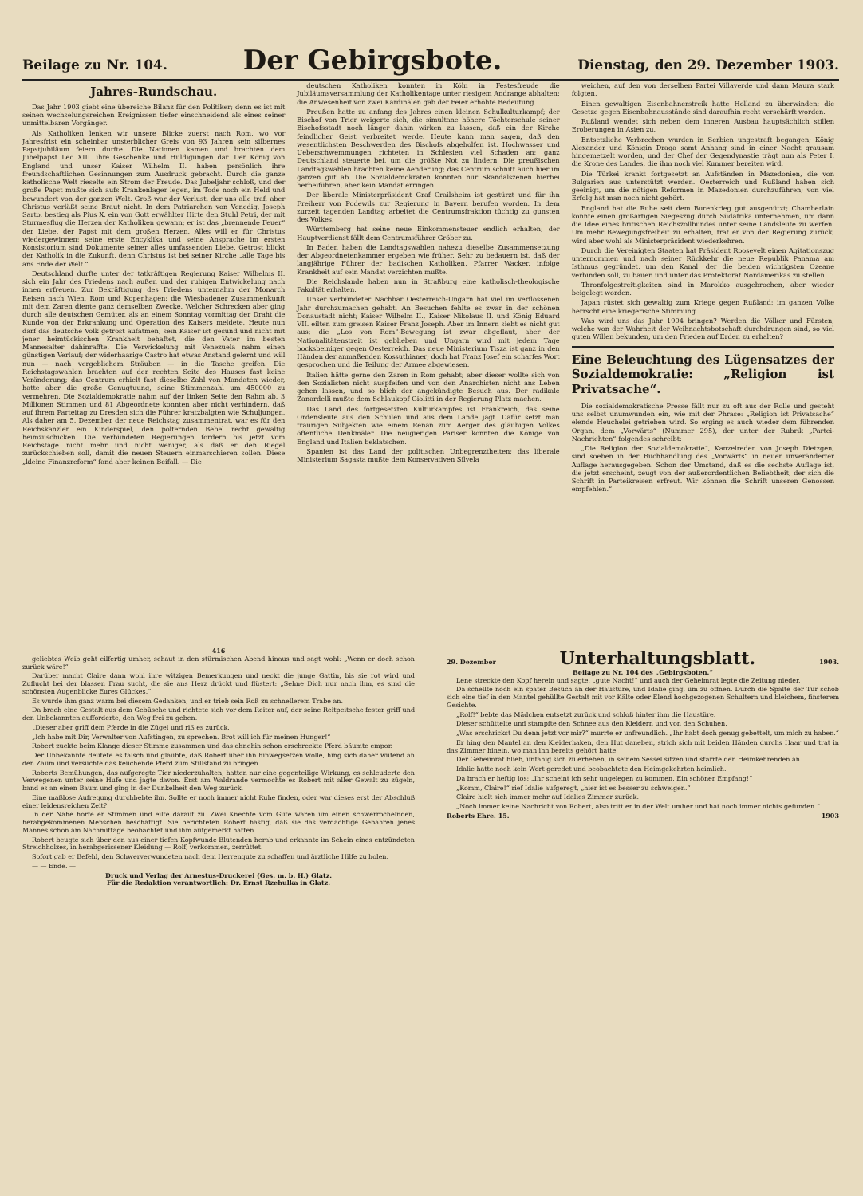Beilage zu Nr. 104. Der Gebirgsbote. Dienstag, den 29. Dezember 1903.
Jahres-Rundschau.
Das Jahr 1903 giebt eine übereiche Bilanz für den Politiker; denn es ist mit seinen wechselungsreichen Ereignissen tiefer einschneidend als eines seiner unmittelbaren Vorgänger.
Als Katholiken lenken wir unsere Blicke zuerst nach Rom, wo vor Jahresfrist ein scheinbar unsterblicher Greis von 93 Jahren sein silbernes Papstjubiläum feiern durfte. Die Nationen kamen und brachten dem Jubelpapst Leo XIII. ihre Geschenke und Huldigungen dar. Der König von England und unser Kaiser Wilhelm II. haben persönlich ihre freundschaftlichen Gesinnungen zum Ausdruck gebracht. Durch die ganze katholische Welt rieselte ein Strom der Freude. Das Jubeljahr schloß, und der große Papst mußte sich aufs Krankenlager legen, im Tode noch ein Held und bewundert von der ganzen Welt. Groß war der Verlust, der uns alle traf, aber Christus verläßt seine Braut nicht. In dem Patriarchen von Venedig, Joseph Sarto, bestieg als Pius X. ein von Gott erwählter Hirte den Stuhl Petri, der mit Sturmesflug die Herzen der Katholiken gewann; er ist das „brennende Feuer“ der Liebe, der Papst mit dem großen Herzen. Alles will er für Christus wiedergewinnen; seine erste Encyklika und seine Ansprache im ersten Konsistorium sind Dokumente seiner alles umfassenden Liebe. Getrost blickt der Katholik in die Zukunft, denn Christus ist bei seiner Kirche „alle Tage bis ans Ende der Welt.“
Deutschland durfte unter der tatkräftigen Regierung Kaiser Wilhelms II. sich ein Jahr des Friedens nach außen und der ruhigen Entwickelung nach innen erfreuen. Zur Bekräftigung des Friedens unternahm der Monarch Reisen nach Wien, Rom und Kopenhagen; die Wiesbadener Zusammenkunft mit dem Zaren diente ganz demselben Zwecke. Welcher Schrecken aber ging durch alle deutschen Gemüter, als an einem Sonntag vormittag der Draht die Kunde von der Erkrankung und Operation des Kaisers meldete. Heute nun darf das deutsche Volk getrost aufatmen; sein Kaiser ist gesund und nicht mit jener heimtückischen Krankheit behaftet, die den Vater im besten Mannesalter dahinraffte. Die Verwickelung mit Venezuela nahm einen günstigen Verlauf; der widerhaarige Castro hat etwas Anstand gelernt und will nun — nach vergeblichem Sträuben — in die Tasche greifen. Die Reichstagswahlen brachten auf der rechten Seite des Hauses fast keine Veränderung; das Centrum erhielt fast dieselbe Zahl von Mandaten wieder, hatte aber die große Genugtuung, seine Stimmenzahl um 450000 zu vermehren. Die Sozialdemokratie nahm auf der linken Seite den Rahm ab. 3 Millionen Stimmen und 81 Abgeordnete konnten aber nicht verhindern, daß auf ihrem Parteitag zu Dresden sich die Führer kratzbalgten wie Schuljungen. Als daher am 5. Dezember der neue Reichstag zusammentrat, war es für den Reichskanzler ein Kinderspiel, den polternden Bebel recht gewaltig heimzuschicken. Die verbündeten Regierungen fordern bis jetzt vom Reichstage nicht mehr und nicht weniger, als daß er den Riegel zurückschieben soll, damit die neuen Steuern einmarschieren sollen. Diese „kleine Finanzreform“ fand aber keinen Beifall. — Die
deutschen Katholiken konnten in Köln in Festesfreude die Jubiläumsversammlung der Katholikentage unter riesigem Andrange abhalten; die Anwesenheit von zwei Kardinälen gab der Feier erhöhte Bedeutung.
Preußen hatte zu anfang des Jahres einen kleinen Schulkulturkampf; der Bischof von Trier weigerte sich, die simultane höhere Töchterschule seiner Bischofsstadt noch länger dahin wirken zu lassen, daß ein der Kirche feindlicher Geist verbreitet werde. Heute kann man sagen, daß den wesentlichsten Beschwerden des Bischofs abgeholfen ist. Hochwasser und Ueberschwemmungen richteten in Schlesien viel Schaden an; ganz Deutschland steuerte bei, um die größte Not zu lindern. Die preußischen Landtagswahlen brachten keine Aenderung; das Centrum schnitt auch hier im ganzen gut ab. Die Sozialdemokraten konnten nur Skandalszenen hierbei herbeiführen, aber kein Mandat erringen.
Der liberale Ministerpräsident Graf Crailsheim ist gestürzt und für ihn Freiherr von Podewils zur Regierung in Bayern berufen worden. In dem zurzeit tagenden Landtag arbeitet die Centrumsfraktion tüchtig zu gunsten des Volkes.
Württemberg hat seine neue Einkommensteuer endlich erhalten; der Hauptverdienst fällt dem Centrumsführer Gröber zu.
In Baden haben die Landtagswahlen nahezu dieselbe Zusammensetzung der Abgeordnetenkammer ergeben wie früher. Sehr zu bedauern ist, daß der langjährige Führer der badischen Katholiken, Pfarrer Wacker, infolge Krankheit auf sein Mandat verzichten mußte.
Die Reichslande haben nun in Straßburg eine katholisch-theologische Fakultät erhalten.
Unser verbündeter Nachbar Oesterreich-Ungarn hat viel im verflossenen Jahr durchzumachen gehabt. An Besuchen fehlte es zwar in der schönen Donaustadt nicht; Kaiser Wilhelm II., Kaiser Nikolaus II. und König Eduard VII. eilten zum greisen Kaiser Franz Joseph. Aber im Innern sieht es nicht gut aus; die „Los von Rom“-Bewegung ist zwar abgeflaut, aber der Nationalitätenstreit ist geblieben und Ungarn wird mit jedem Tage bocksbeiniger gegen Oesterreich. Das neue Ministerium Tisza ist ganz in den Händen der anmaßenden Kossuthianer; doch hat Franz Josef ein scharfes Wort gesprochen und die Teilung der Armee abgewiesen.
Italien hätte gerne den Zaren in Rom gehabt; aber dieser wollte sich von den Sozialisten nicht auspfeifen und von den Anarchisten nicht ans Leben gehen lassen, und so blieb der angekündigte Besuch aus. Der radikale Zanardelli mußte dem Schlaukopf Giolitti in der Regierung Platz machen.
Das Land des fortgesetzten Kulturkampfes ist Frankreich, das seine Ordensleute aus den Schulen und aus dem Lande jagt. Dafür setzt man traurigen Subjekten wie einem Rénan zum Aerger des gläubigen Volkes öffentliche Denkmäler. Die neugierigen Pariser konnten die Könige von England und Italien beklatschen.
Spanien ist das Land der politischen Unbegrenztheiten; das liberale Ministerium Sagasta mußte dem Konservativen Silvela
weichen, auf den von derselben Partei Villaverde und dann Maura stark folgten.
Einen gewaltigen Eisenbahnerstreik hatte Holland zu überwinden; die Gesetze gegen Eisenbahnausstände sind daraufhin recht verschärft worden.
Rußland wendet sich neben dem inneren Ausbau hauptsächlich stillen Eroberungen in Asien zu.
Entsetzliche Verbrechen wurden in Serbien ungestraft begangen; König Alexander und Königin Draga samt Anhang sind in einer Nacht grausam hingemetzelt worden, und der Chef der Gegendynastie trägt nun als Peter I. die Krone des Landes, die ihm noch viel Kummer bereiten wird.
Die Türkei krankt fortgesetzt an Aufständen in Mazedonien, die von Bulgarien aus unterstützt werden. Oesterreich und Rußland haben sich geeinigt, um die nötigen Reformen in Mazedonien durchzuführen; von viel Erfolg hat man noch nicht gehört.
England hat die Ruhe seit dem Burenkrieg gut ausgenützt; Chamberlain konnte einen großartigen Siegeszug durch Südafrika unternehmen, um dann die Idee eines britischen Reichszollbundes unter seine Landsleute zu werfen. Um mehr Bewegungsfreiheit zu erhalten, trat er von der Regierung zurück, wird aber wohl als Ministerpräsident wiederkehren.
Durch die Vereinigten Staaten hat Präsident Roosevelt einen Agitationszug unternommen und nach seiner Rückkehr die neue Republik Panama am Isthmus gegründet, um den Kanal, der die beiden wichtigsten Ozeane verbinden soll, zu bauen und unter das Protektorat Nordamerikas zu stellen.
Thronfolgestreitigkeiten sind in Marokko ausgebrochen, aber wieder beigelegt worden.
Japan rüstet sich gewaltig zum Kriege gegen Rußland; im ganzen Volke herrscht eine kriegerische Stimmung.
Was wird uns das Jahr 1904 bringen? Werden die Völker und Fürsten, welche von der Wahrheit der Weihnachtsbotschaft durchdrungen sind, so viel guten Willen bekunden, um den Frieden auf Erden zu erhalten?
Eine Beleuchtung des Lügensatzes der Sozialdemokratie: „Religion ist Privatsache“.
Die sozialdemokratische Presse fällt nur zu oft aus der Rolle und gesteht uns selbst unumwunden ein, wie mit der Phrase: „Religion ist Privatsache“ elende Heuchelei getrieben wird. So erging es auch wieder dem führenden Organ, dem „Vorwärts“ (Nummer 295), der unter der Rubrik „Partei-Nachrichten“ folgendes schreibt:
„Die Religion der Sozialdemokratie“, Kanzelreden von Joseph Dietzgen, sind soeben in der Buchhandlung des „Vorwärts“ in neuer unveränderter Auflage herausgegeben. Schon der Umstand, daß es die sechste Auflage ist, die jetzt erscheint, zeugt von der außerordentlichen Beliebtheit, der sich die Schrift in Parteikreisen erfreut. Wir können die Schrift unseren Genossen empfehlen.“
416
geliebtes Weib geht eilfertig umher, schaut in den stürmischen Abend hinaus und sagt wohl: „Wenn er doch schon zurück wäre!“
Darüber macht Claire dann wohl ihre witzigen Bemerkungen und neckt die junge Gattin, bis sie rot wird und Zuflucht bei der blassen Frau sucht, die sie ans Herz drückt und flüstert: „Sehne Dich nur nach ihm, es sind die schönsten Augenblicke Eures Glückes.“
Es wurde ihm ganz warm bei diesem Gedanken, und er trieb sein Roß zu schnellerem Trabe an.
Da brach eine Gestalt aus dem Gebüsche und richtete sich vor dem Reiter auf, der seine Reitpeitsche fester griff und den Unbekannten aufforderte, den Weg frei zu geben.
„Dieser aber griff dem Pferde in die Zügel und riß es zurück.
„Ich habe mit Dir, Verwalter von Aufstingen, zu sprechen. Brot will ich für meinen Hunger!“
Robert zuckte beim Klange dieser Stimme zusammen und das ohnehin schon erschreckte Pferd bäumte empor.
Der Unbekannte deutete es falsch und glaubte, daß Robert über ihn hinwegsetzen wolle, hing sich daher wütend an den Zaum und versuchte das keuchende Pferd zum Stillstand zu bringen.
Roberts Bemühungen, das aufgeregte Tier niederzuhalten, hatten nur eine gegenteilige Wirkung, es schleuderte den Verwegenen unter seine Hufe und jagte davon. Erst am Waldrande vermochte es Robert mit aller Gewalt zu zügeln, band es an einen Baum und ging in der Dunkelheit den Weg zurück.
Eine maßlose Aufregung durchbebte ihn. Sollte er noch immer nicht Ruhe finden, oder war dieses erst der Abschluß einer leidensreichen Zeit?
In der Nähe hörte er Stimmen und eilte darauf zu. Zwei Knechte vom Gute waren um einen schwerröchelnden, herabgekommenen Menschen beschäftigt. Sie berichteten Robert hastig, daß sie das verdächtige Gebahren jenes Mannes schon am Nachmittage beobachtet und ihm aufgemerkt hätten.
Robert beugte sich über den aus einer tiefen Kopfwunde Blutenden herab und erkannte im Schein eines entzündeten Streichholzes, in herabgerissener Kleidung — Rolf, verkommen, zerrüttet.
Sofort gab er Befehl, den Schwerverwundeten nach dem Herrengute zu schaffen und ärztliche Hilfe zu holen.
— — Ende. —
Druck und Verlag der Arnestus-Druckerei (Ges. m. b. H.) Glatz.
Für die Redaktion verantwortlich: Dr. Ernst Rzehulka in Glatz.
29. Dezember Unterhaltungsblatt. 1903.
Beilage zu Nr. 104 des „Gebirgsboten.“
Lene streckte den Kopf herein und sagte, „gute Nacht!“ und auch der Geheimrat legte die Zeitung nieder.
Da schellte noch ein später Besuch an der Haustüre, und Idalie ging, um zu öffnen. Durch die Spalte der Tür schob sich eine tief in den Mantel gehüllte Gestalt mit vor Kälte oder Elend hochgezogenen Schultern und bleichem, finsterem Gesichte.
„Rolf!“ bebte das Mädchen entsetzt zurück und schloß hinter ihm die Haustüre.
Dieser schüttelte und stampfte den Schnee aus den Kleidern und von den Schuhen.
„Was erschrickst Du denn jetzt vor mir?“ murrte er unfreundlich. „Ihr habt doch genug gebettelt, um mich zu haben.“
Er hing den Mantel an den Kleiderhaken, den Hut daneben, strich sich mit beiden Händen durchs Haar und trat in das Zimmer hinein, wo man ihn bereits gehört hatte.
Der Geheimrat blieb, unfähig sich zu erheben, in seinem Sessel sitzen und starrte den Heimkehrenden an.
Idalie hatte noch kein Wort geredet und beobachtete den Heimgekehrten heimlich.
Da brach er heftig los: „Ihr scheint ich sehr ungelegen zu kommen. Ein schöner Empfang!“
„Komm, Claire!“ rief Idalie aufgeregt, „hier ist es besser zu schweigen.“
Claire hielt sich immer mehr auf Idalies Zimmer zurück.
„Noch immer keine Nachricht von Robert, also tritt er in der Welt umher und hat noch immer nichts gefunden.“
Roberts Ehre. 15. 1903